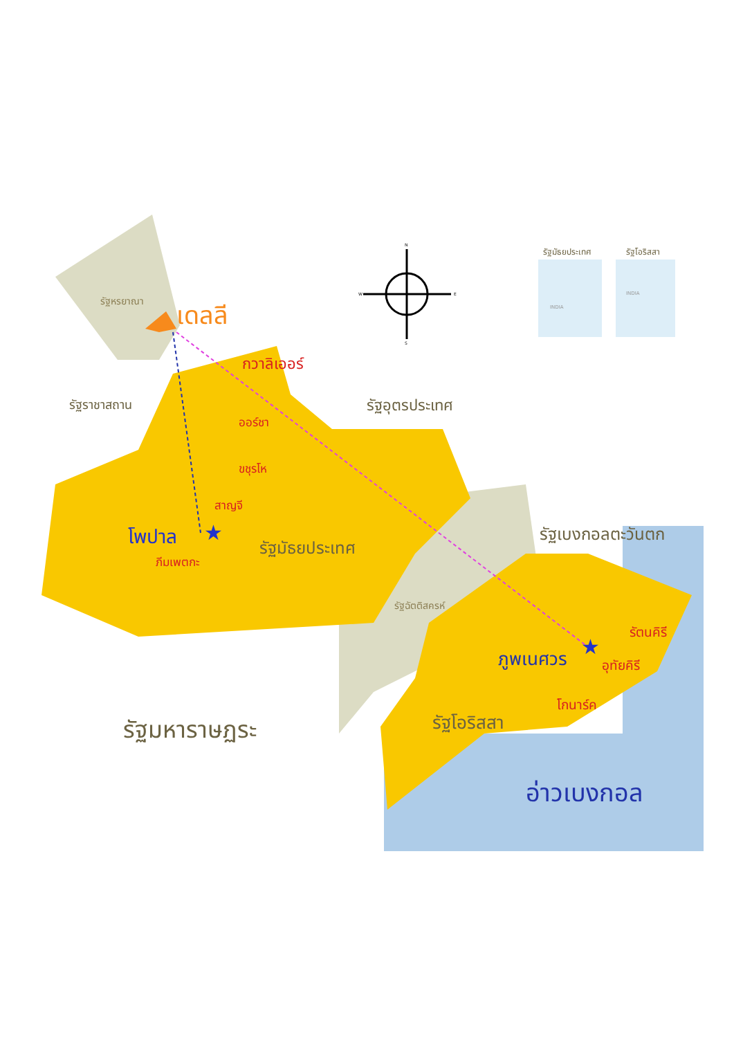★
★
รัฐหรยาณา เดลลี
กวาลิเออร์
รัฐราชาสถาน รัฐอุตรประเทศ
ออร์ชา
ขชุรโห
สาญจี
โพปาล
รัฐมัธยประเทศ
ภีมเพตกะ
รัฐเบงกอลตะวันตก
รัฐฉัตติสครห์
รัตนคิรี
ภูพเนศวร อุทัยคิรี
โกนาร์ค
รัฐโอริสสา
รัฐมหาราษฏระ
อ่าวเบงกอล
รัฐมัธยประเทศ รัฐโอริสสา
N
S
W E
INDIA
INDIA